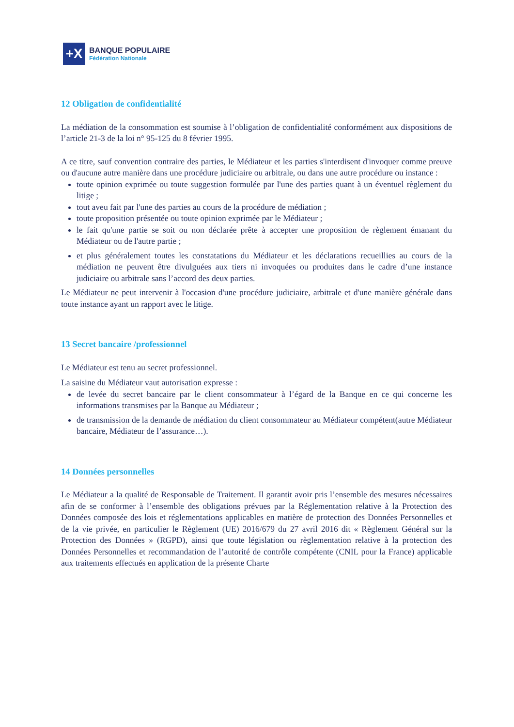+X
BANQUE POPULAIRE
Fédération Nationale
12 Obligation de confidentialité
La médiation de la consommation est soumise à l’obligation de confidentialité conformément aux dispositions de l’article 21-3 de la loi n° 95-125 du 8 février 1995.
A ce titre, sauf convention contraire des parties, le Médiateur et les parties s'interdisent d'invoquer comme preuve ou d'aucune autre manière dans une procédure judiciaire ou arbitrale, ou dans une autre procédure ou instance :
toute opinion exprimée ou toute suggestion formulée par l'une des parties quant à un éventuel règlement du litige ;
tout aveu fait par l'une des parties au cours de la procédure de médiation ;
toute proposition présentée ou toute opinion exprimée par le Médiateur ;
le fait qu'une partie se soit ou non déclarée prête à accepter une proposition de règlement émanant du Médiateur ou de l'autre partie ;
et plus généralement toutes les constatations du Médiateur et les déclarations recueillies au cours de la médiation ne peuvent être divulguées aux tiers ni invoquées ou produites dans le cadre d’une instance judiciaire ou arbitrale sans l’accord des deux parties.
Le Médiateur ne peut intervenir à l'occasion d'une procédure judiciaire, arbitrale et d'une manière générale dans toute instance ayant un rapport avec le litige.
13 Secret bancaire /professionnel
Le Médiateur est tenu au secret professionnel.
La saisine du Médiateur vaut autorisation expresse :
de levée du secret bancaire par le client consommateur à l’égard de la Banque en ce qui concerne les informations transmises par la Banque au Médiateur ;
de transmission de la demande de médiation du client consommateur au Médiateur compétent(autre Médiateur bancaire, Médiateur de l’assurance…).
14 Données personnelles
Le Médiateur a la qualité de Responsable de Traitement. Il garantit avoir pris l’ensemble des mesures nécessaires afin de se conformer à l’ensemble des obligations prévues par la Réglementation relative à la Protection des Données composée des lois et réglementations applicables en matière de protection des Données Personnelles et de la vie privée, en particulier le Règlement (UE) 2016/679 du 27 avril 2016 dit « Règlement Général sur la Protection des Données » (RGPD), ainsi que toute législation ou règlementation relative à la protection des Données Personnelles et recommandation de l’autorité de contrôle compétente (CNIL pour la France) applicable aux traitements effectués en application de la présente Charte